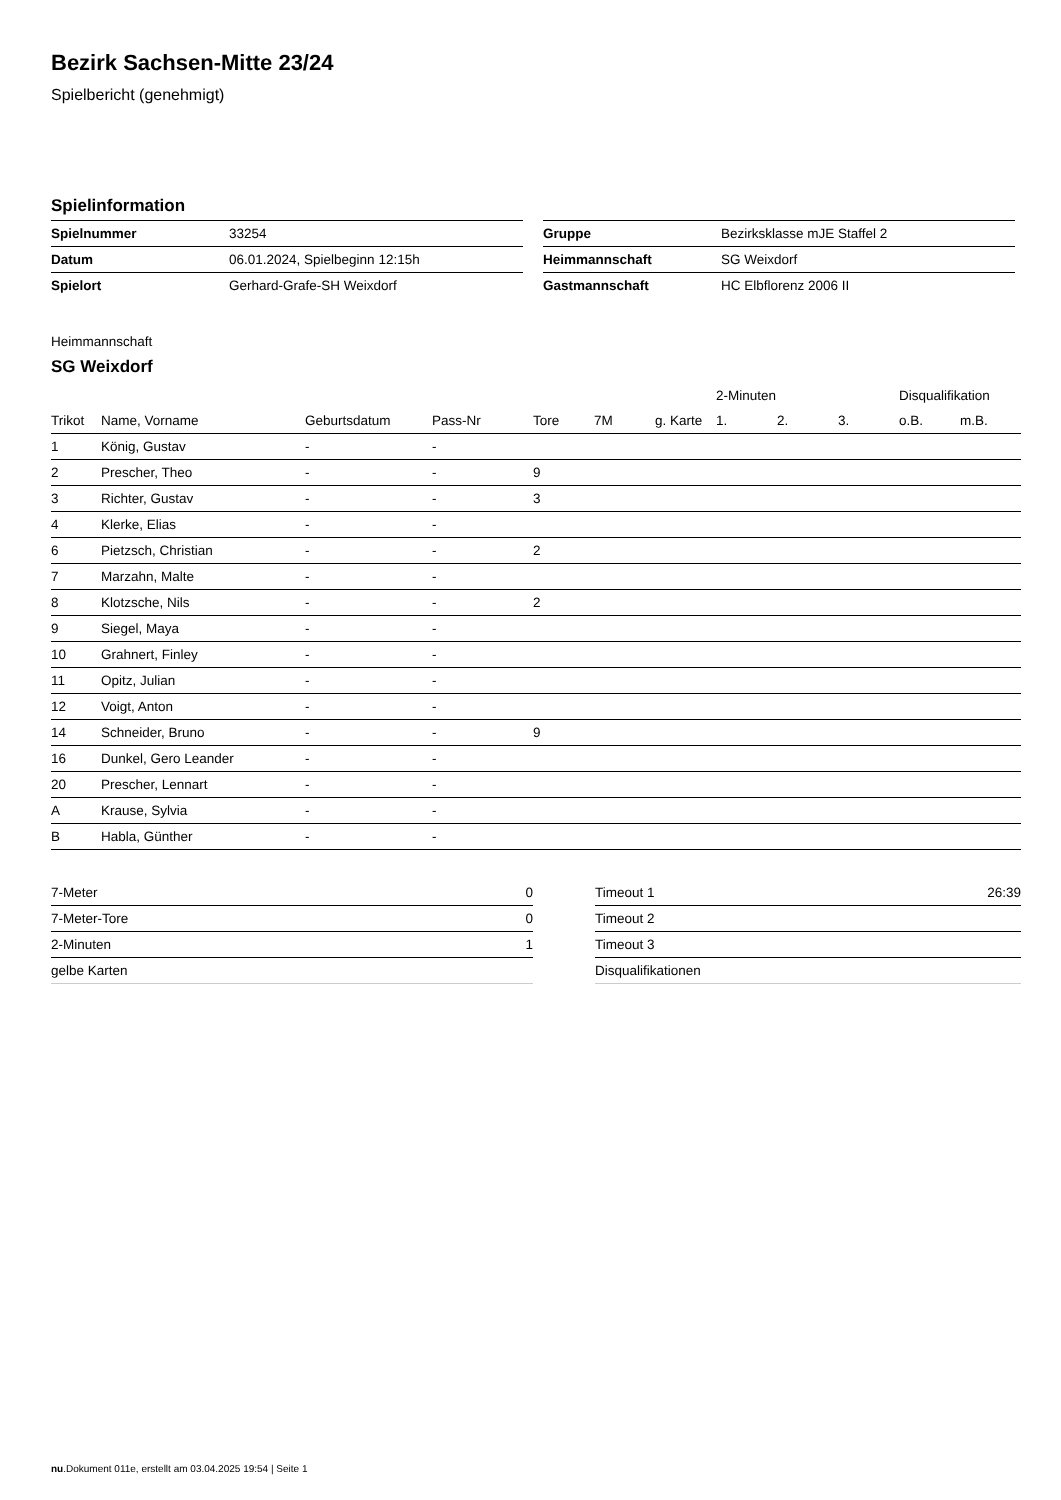Bezirk Sachsen-Mitte 23/24
Spielbericht (genehmigt)
Spielinformation
| Spielnummer | 33254 |
| Datum | 06.01.2024, Spielbeginn 12:15h |
| Spielort | Gerhard-Grafe-SH Weixdorf |
| Gruppe | Bezirksklasse mJE Staffel 2 |
| Heimmannschaft | SG Weixdorf |
| Gastmannschaft | HC Elbflorenz 2006 II |
Heimmannschaft
SG Weixdorf
| | | | | | | | 2-Minuten | | | Disqualifikation | |
| --- | --- | --- | --- | --- | --- | --- | --- | --- | --- | --- | --- |
| Trikot | Name, Vorname | Geburtsdatum | Pass-Nr | Tore | 7M | g. Karte | 1. | 2. | 3. | o.B. | m.B. |
| 1 | König, Gustav | - | - | | | | | | | | |
| 2 | Prescher, Theo | - | - | 9 | | | | | | | |
| 3 | Richter, Gustav | - | - | 3 | | | | | | | |
| 4 | Klerke, Elias | - | - | | | | | | | | |
| 6 | Pietzsch, Christian | - | - | 2 | | | | | | | |
| 7 | Marzahn, Malte | - | - | | | | | | | | |
| 8 | Klotzsche, Nils | - | - | 2 | | | | | | | |
| 9 | Siegel, Maya | - | - | | | | | | | | |
| 10 | Grahnert, Finley | - | - | | | | | | | | |
| 11 | Opitz, Julian | - | - | | | | | | | | |
| 12 | Voigt, Anton | - | - | | | | | | | | |
| 14 | Schneider, Bruno | - | - | 9 | | | | | | | |
| 16 | Dunkel, Gero Leander | - | - | | | | | | | | |
| 20 | Prescher, Lennart | - | - | | | | | | | | |
| A | Krause, Sylvia | - | - | | | | | | | | |
| B | Habla, Günther | - | - | | | | | | | | |
| 7-Meter | 0 |
| 7-Meter-Tore | 0 |
| 2-Minuten | 1 |
| gelbe Karten | |
| Timeout 1 | 26:39 |
| Timeout 2 | |
| Timeout 3 | |
| Disqualifikationen | |
nu.Dokument 011e, erstellt am 03.04.2025 19:54 | Seite 1